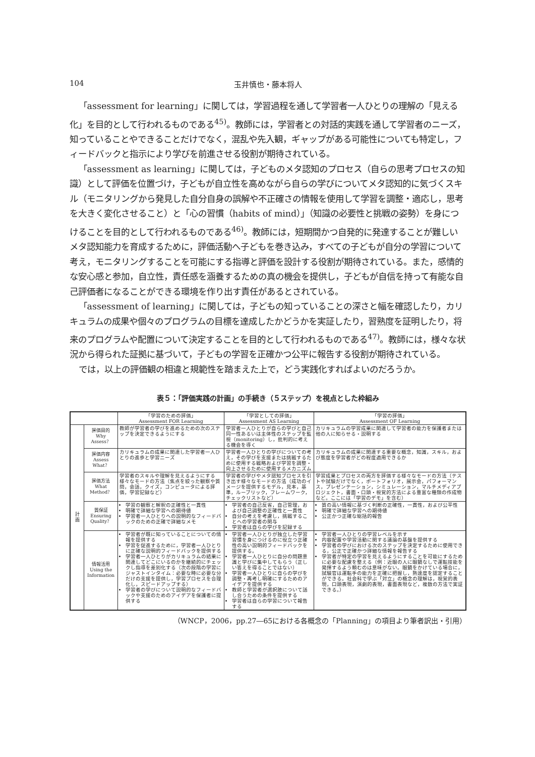104
玉井慎也・藤本将人
「assessment for learning」に関しては，学習過程を通して学習者一人ひとりの理解の「見える化」を目的として行われるものである<sup>45)</sup>。教師には，学習者との対話的実践を通して学習者のニーズ，知っていることやできることだけでなく，混乱や先入観，ギャップがある可能性についても特定し，フィードバックと指示により学びを前進させる役割が期待されている。
「assessment as learning」に関しては，子どものメタ認知のプロセス（自らの思考プロセスの知識）として評価を位置づけ，子どもが自立性を高めながら自らの学びについてメタ認知的に気づくスキル（モニタリングから発見した自分自身の誤解や不正確さの情報を使用して学習を調整・適応し，思考を大きく変化させること）と「心の習慣（habits of mind）」（知識の必要性と挑戦の姿勢）を身につけることを目的として行われるものである<sup>46)</sup>。教師には，短期間かつ自発的に発達することが難しいメタ認知能力を育成するために，評価活動へ子どもを巻き込み，すべての子どもが自分の学習について考え，モニタリングすることを可能にする指導と評価を設計する役割が期待されている。また，感情的な安心感と参加，自立性，責任感を涵養するための真の機会を提供し，子どもが自信を持って有能な自己評価者になることができる環境を作り出す責任があるとされている。
「assessment of learning」に関しては，子どもの知っていることの深さと幅を確認したり，カリキュラムの成果や個々のプログラムの目標を達成したかどうかを実証したり，習熟度を証明したり，将来のプログラムや配置について決定することを目的として行われるものである<sup>47)</sup>。教師には，様々な状況から得られた証拠に基づいて，子どもの学習を正確かつ公平に報告する役割が期待されている。
では，以上の評価観の相違と規範性を踏まえた上で，どう実践化すればよいのだろうか。
表５：「評価実践の計画」の手続き（５ステップ）を視点とした枠組み
| | | 「学習のための評価」 Assessment FOR Learning | 「学習としての評価」 Assessment AS Learning | 「学習の評価」 Assessment OF Learning |
| --- | --- | --- | --- | --- |
| 計 画 | 評価目的 Why Assess？ | 教師が学習者の学びを進めるための次のステップを決定できるようにする | 学習者一人ひとりが自らの学びと自己同一性あるいは主体性のステップを監視（monitoring）し，批判的に考える機会を導く | カリキュラムの学習成果に関連して学習者の能力を保護者または他の人に知らせる・説明する |
| | 評価内容 Assess What？ | カリキュラムの成果に関連した学習者一人ひとりの進歩と学習ニーズ | 学習者一人ひとりの学びについての考え，その学びを支援または挑戦するために使用する戦略および学習を調整・向上させるために使用するメカニズム | カリキュラムの成果に関連する重要な概念，知識，スキル，および態度を学習者がどの程度適用できるか |
| | 評価方法 What Method？ | 学習者のスキルや理解を見えるようにする様々なモードの方法（焦点を絞った観察や質問，会話，クイズ，コンピュータによる評価，学習記録など） | 学習者の学びやメタ認知プロセスを引き出す様々なモードの方法（成功のイメージを提供するモデル，見本，基準，ルーブリック，フレームワーク，チェックリストなど） | 学習成果とプロセスの両方を評価する様々なモードの方法（テストや試験だけでなく，ポートフォリオ，展示会，パフォーマンス，プレゼンテーション，シミュレーション，マルチメディアプロジェクト，書面・口頭・視覚的方法による豊富な種類の作成物など。ここには「学習のデモ」を含む） |
| | 質保証 Ensuring Quality？ | 学習の観察と解釈の正確性と一貫性 明確で詳細な学習への期待値 学習者一人ひとりへの説明的なフィードバックのための正確で詳細なメモ | 学習者の自己反省，自己管理，および自己調整の正確性と一貫性 自分の考えを考慮し，挑戦することへの学習者の関与 学習者は自らの学びを記録する | 質の高い情報に基づく判断の正確性，一貫性，および公平性 明確で詳細な学習への期待値 公正かつ正確な総括的報告 |
| | 情報活用 Using the Information | 学習者が既に知っていることについての情報を提供する 学習を促進するために，学習者一人ひとりに正確な説明的フィードバックを提供する 学習者一人ひとりがカリキュラムの結果に関連してどこにいるのかを継続的にチェックし指導を差別化する（次の段階の学習にジャストインタイム：必要な時に必要な分だけの支援を提供し，学習プロセスを合理化し，スピードアップする） 学習者の学びについて説明的なフィードバックや支援のためのアイデアを保護者に提供する | 学習者一人ひとりが独立した学習習慣を身につけるのに役立つ正確性の高い説明的フィードバックを提供する。 学習者一人ひとりに自分の問題意識と学びに集中してもらう（正しい答えを得ることではない） 学習者一人ひとりに自らの学びを調整・再考し明確にするためのアイデアを提供する 教師と学習者が選択肢について話し合うための条件を提供する 学習者は自らの学習について報告する | 学習者一人ひとりの学習レベルを示す 内容配置や学習活動に関する議論の基盤を提供する 学習者の学びにおける次のステップを決定するために使用できる，公正で正確かつ詳細な情報を報告する 学習者が特定の学習を見えるようにすることを可能にするために必要な配慮を整える（例：近眼の人に眼鏡なしで運転技能を発揮するよう頼むのは意味がない。眼鏡をかけている場合に，試験官は運転手の能力を正確に把握し，熟達度を認定することができる。社会科で学ぶ「対立」の概念の理解は，視覚的表現，口頭表現，演劇的表現，書面表現など，複数の方法で実証できる。） |
（WNCP，2006，pp.27―65における各概念の「Planning」の項目より筆者訳出・引用）